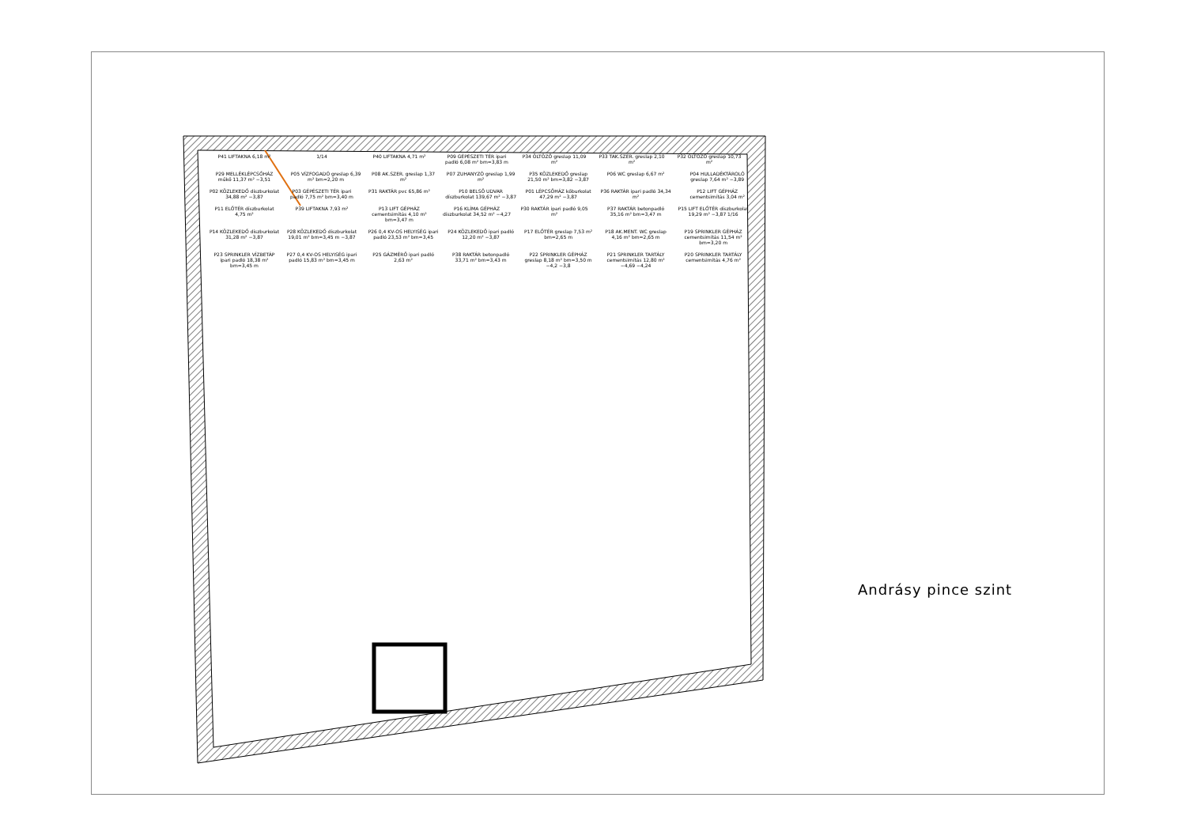P41 LIFTAKNA 6,18 m² 1/14 P40 LIFTAKNA 4,71 m²
P09 GÉPÉSZETI TÉR ipari padló 6,08 m² bm=3,83 m
P34 ÖLTÖZŐ greslap 11,09 m²
P33 TAK.SZER. greslap 2,10 m²
P32 ÖLTÖZŐ greslap 10,73 m²
P29 MELLÉKLÉPCSŐHÁZ műkő 11,37 m² −3,51
P05 VÍZFOGADÓ greslap 6,39 m² bm=2,20 m
P08 AK.SZER. greslap 1,37 m²
P07 ZUHANYZÓ greslap 1,99 m²
P35 KÖZLEKEDŐ greslap 21,50 m² bm=3,82 −3,87
P06 WC greslap 6,67 m²
P04 HULLADÉKTÁROLÓ greslap 7,64 m² −3,89
P02 KÖZLEKEDŐ díszburkolat 34,88 m² −3,87
P03 GÉPÉSZETI TÉR ipari padló 7,75 m² bm=3,40 m
P31 RAKTÁR pvc 65,86 m²
P10 BELSŐ UDVAR díszburkolat 139,67 m² −3,87
P01 LÉPCSŐHÁZ kőburkolat 47,29 m² −3,87
P36 RAKTÁR ipari padló 34,34 m²
P12 LIFT GÉPHÁZ cementsimítás 3,04 m²
P11 ELŐTÉR díszburkolat 4,75 m²
P39 LIFTAKNA 7,93 m²
P13 LIFT GÉPHÁZ cementsimítás 4,10 m² bm=3,47 m
P16 KLÍMA GÉPHÁZ díszburkolat 34,52 m² −4,27
P30 RAKTÁR ipari padló 9,05 m²
P37 RAKTÁR betonpadló 35,16 m² bm=3,47 m
P15 LIFT ELŐTÉR díszburkolat 19,29 m² −3,87 1/16
P14 KÖZLEKEDŐ díszburkolat 31,28 m² −3,87
P28 KÖZLEKEDŐ díszburkolat 19,01 m² bm=3,45 m −3,87
P26 0,4 KV-OS HELYISÉG ipari padló 23,53 m² bm=3,45
P24 KÖZLEKEDŐ ipari padló 12,20 m² −3,87
P17 ELŐTÉR greslap 7,53 m² bm=2,65 m
P18 AK.MENT. WC greslap 4,16 m² bm=2,65 m
P19 SPRINKLER GÉPHÁZ cementsimítás 11,54 m² bm=3,20 m
P23 SPRINKLER VÍZBETÁP ipari padló 18,38 m² bm=3,45 m
P27 0,4 KV-OS HELYISÉG ipari padló 15,83 m² bm=3,45 m
P25 GÁZMÉRŐ ipari padló 2,63 m²
P38 RAKTÁR betonpadló 33,71 m² bm=3,43 m
P22 SPRINKLER GÉPHÁZ greslap 8,18 m² bm=3,50 m −4,2 −3,8
P21 SPRINKLER TARTÁLY cementsimítás 12,80 m² −4,69 −4,24
P20 SPRINKLER TARTÁLY cementsimítás 4,76 m²
Andrásy pince szint